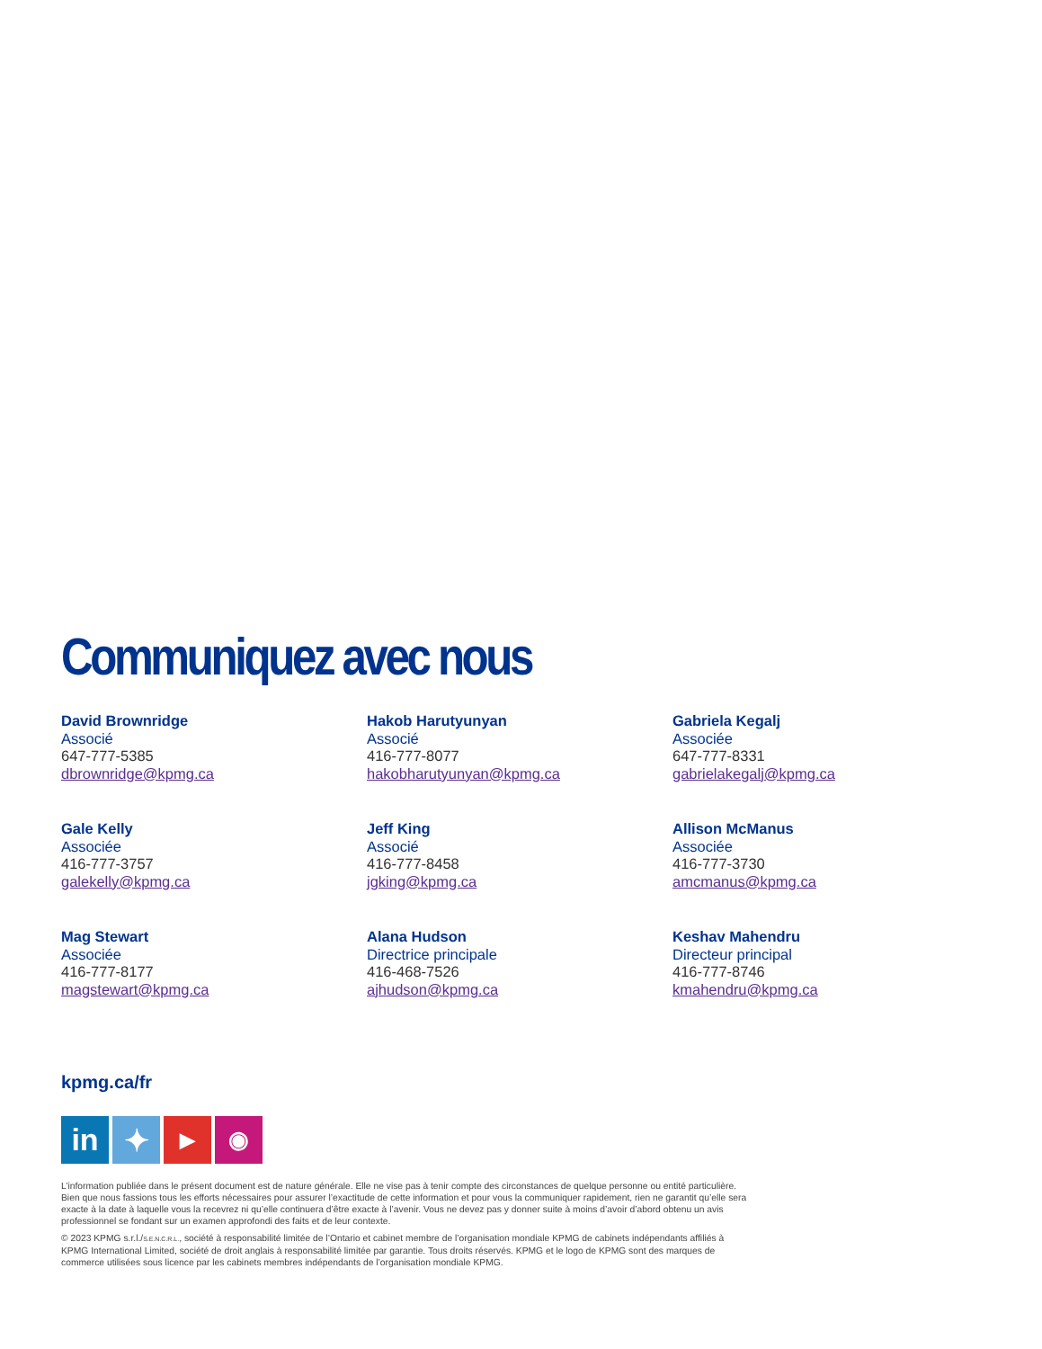Communiquez avec nous
David Brownridge
Associé
647-777-5385
dbrownridge@kpmg.ca
Hakob Harutyunyan
Associé
416-777-8077
hakobharutyunyan@kpmg.ca
Gabriela Kegalj
Associée
647-777-8331
gabrielakegalj@kpmg.ca
Gale Kelly
Associée
416-777-3757
galekelly@kpmg.ca
Jeff King
Associé
416-777-8458
jgking@kpmg.ca
Allison McManus
Associée
416-777-3730
amcmanus@kpmg.ca
Mag Stewart
Associée
416-777-8177
magstewart@kpmg.ca
Alana Hudson
Directrice principale
416-468-7526
ajhudson@kpmg.ca
Keshav Mahendru
Directeur principal
416-777-8746
kmahendru@kpmg.ca
kpmg.ca/fr
in ✦
▶
◉
L’information publiée dans le présent document est de nature générale. Elle ne vise pas à tenir compte des circonstances de quelque personne ou entité particulière. Bien que nous fassions tous les efforts nécessaires pour assurer l’exactitude de cette information et pour vous la communiquer rapidement, rien ne garantit qu’elle sera exacte à la date à laquelle vous la recevrez ni qu’elle continuera d’être exacte à l’avenir. Vous ne devez pas y donner suite à moins d’avoir d’abord obtenu un avis professionnel se fondant sur un examen approfondi des faits et de leur contexte.
© 2023 KPMG s.r.l./S.E.N.C.R.L., société à responsabilité limitée de l’Ontario et cabinet membre de l’organisation mondiale KPMG de cabinets indépendants affiliés à KPMG International Limited, société de droit anglais à responsabilité limitée par garantie. Tous droits réservés. KPMG et le logo de KPMG sont des marques de commerce utilisées sous licence par les cabinets membres indépendants de l’organisation mondiale KPMG.